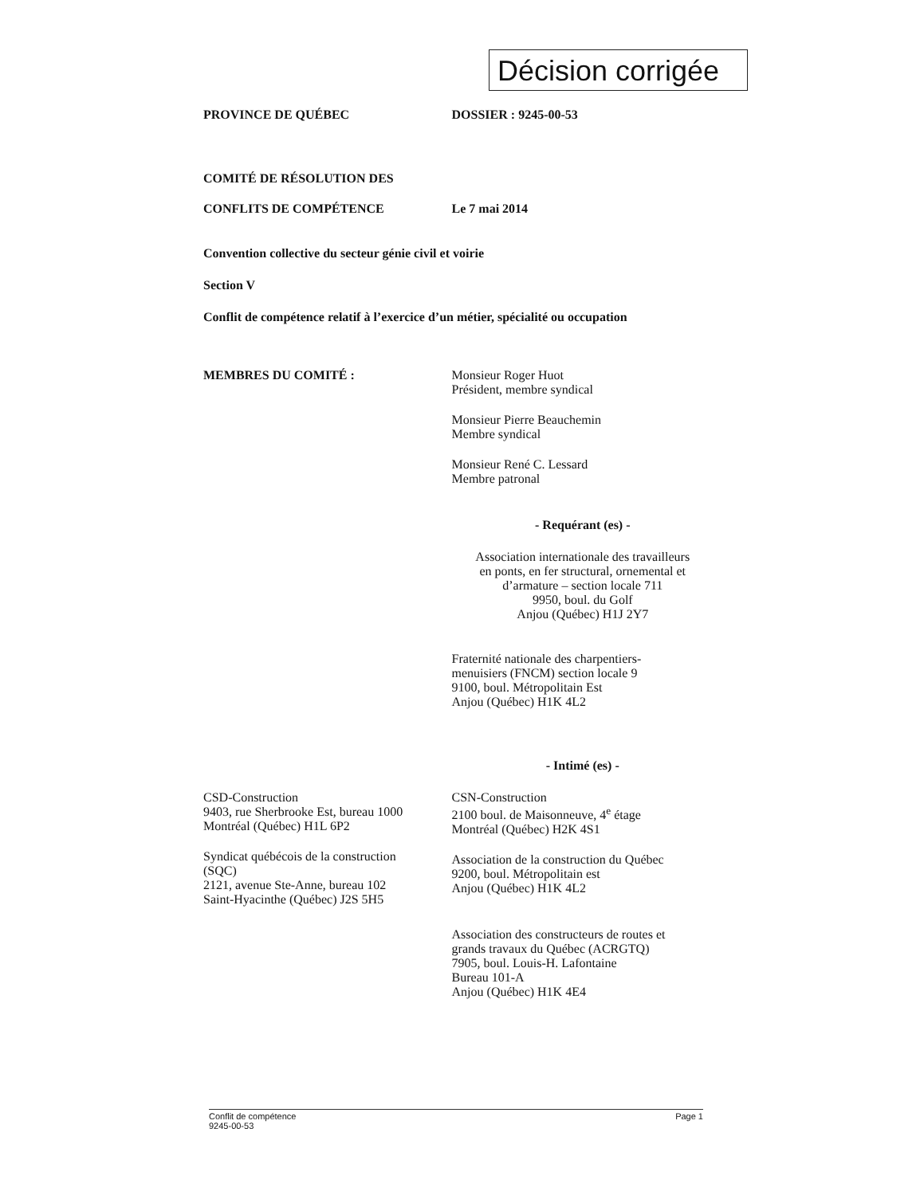Décision corrigée
PROVINCE DE QUÉBEC DOSSIER : 9245-00-53
COMITÉ DE RÉSOLUTION DES
CONFLITS DE COMPÉTENCE Le 7 mai 2014
Convention collective du secteur génie civil et voirie
Section V
Conflit de compétence relatif à l’exercice d’un métier, spécialité ou occupation
MEMBRES DU COMITÉ : Monsieur Roger Huot
Président, membre syndical
Monsieur Pierre Beauchemin
Membre syndical
Monsieur René C. Lessard
Membre patronal
- Requérant (es) -
Association internationale des travailleurs
en ponts, en fer structural, ornemental et
d’armature – section locale 711
9950, boul. du Golf
Anjou (Québec) H1J 2Y7
Fraternité nationale des charpentiers-
menuisiers (FNCM) section locale 9
9100, boul. Métropolitain Est
Anjou (Québec) H1K 4L2
- Intimé (es) -
CSD-Construction
9403, rue Sherbrooke Est, bureau 1000
Montréal (Québec) H1L 6P2
Syndicat québécois de la construction
(SQC)
2121, avenue Ste-Anne, bureau 102
Saint-Hyacinthe (Québec) J2S 5H5
CSN-Construction
2100 boul. de Maisonneuve, 4<sup>e</sup> étage
Montréal (Québec) H2K 4S1
Association de la construction du Québec
9200, boul. Métropolitain est
Anjou (Québec) H1K 4L2
Association des constructeurs de routes et
grands travaux du Québec (ACRGTQ)
7905, boul. Louis-H. Lafontaine
Bureau 101-A
Anjou (Québec) H1K 4E4
Conflit de compétence
9245-00-53
Page 1